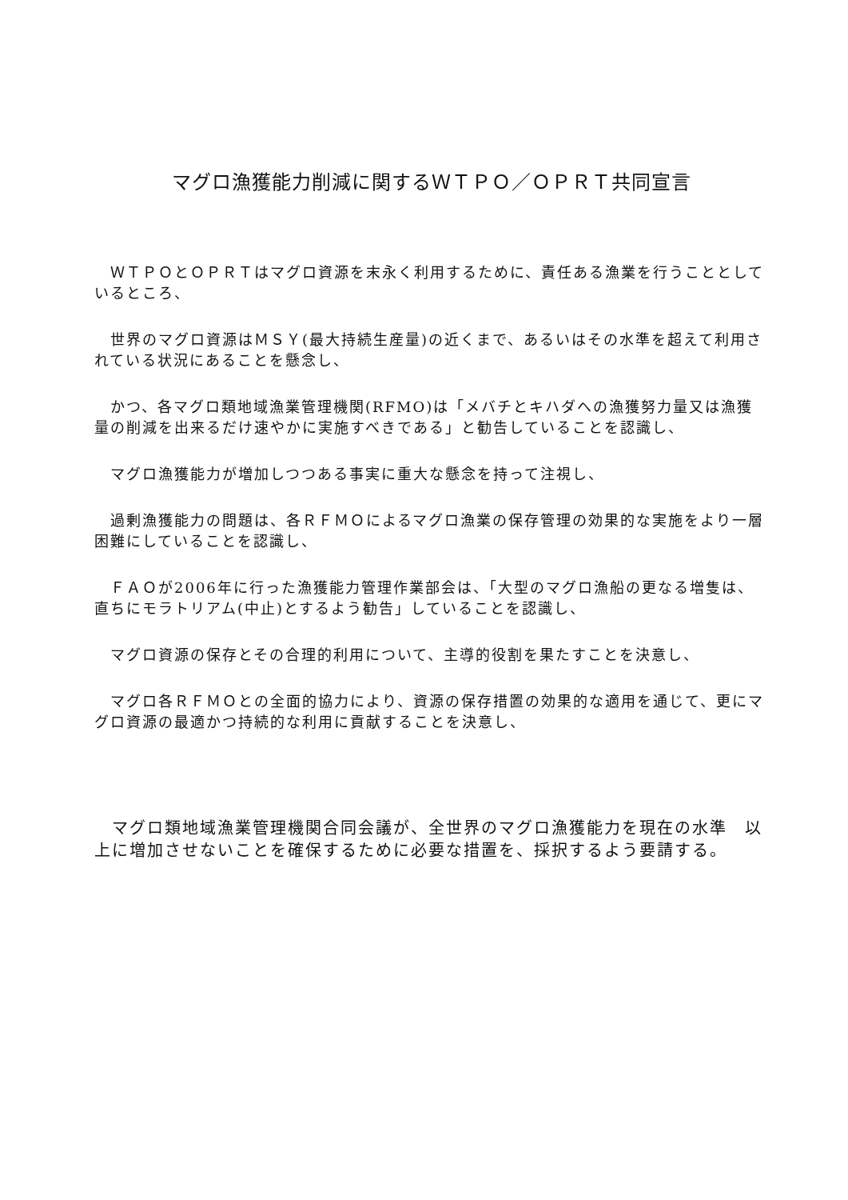マグロ漁獲能力削減に関するＷＴＰＯ／ＯＰＲＴ共同宣言
　ＷＴＰＯとＯＰＲＴはマグロ資源を末永く利用するために、責任ある漁業を行うこととしているところ、
　世界のマグロ資源はＭＳＹ(最大持続生産量)の近くまで、あるいはその水準を超えて利用されている状況にあることを懸念し、
　かつ、各マグロ類地域漁業管理機関(RFMO)は「メバチとキハダへの漁獲努力量又は漁獲量の削減を出来るだけ速やかに実施すべきである」と勧告していることを認識し、
　マグロ漁獲能力が増加しつつある事実に重大な懸念を持って注視し、
　過剰漁獲能力の問題は、各ＲＦＭＯによるマグロ漁業の保存管理の効果的な実施をより一層困難にしていることを認識し、
　ＦＡＯが2006年に行った漁獲能力管理作業部会は、「大型のマグロ漁船の更なる増隻は、直ちにモラトリアム(中止)とするよう勧告」していることを認識し、
　マグロ資源の保存とその合理的利用について、主導的役割を果たすことを決意し、
　マグロ各ＲＦＭＯとの全面的協力により、資源の保存措置の効果的な適用を通じて、更にマグロ資源の最適かつ持続的な利用に貢献することを決意し、
　マグロ類地域漁業管理機関合同会議が、全世界のマグロ漁獲能力を現在の水準　以上に増加させないことを確保するために必要な措置を、採択するよう要請する。